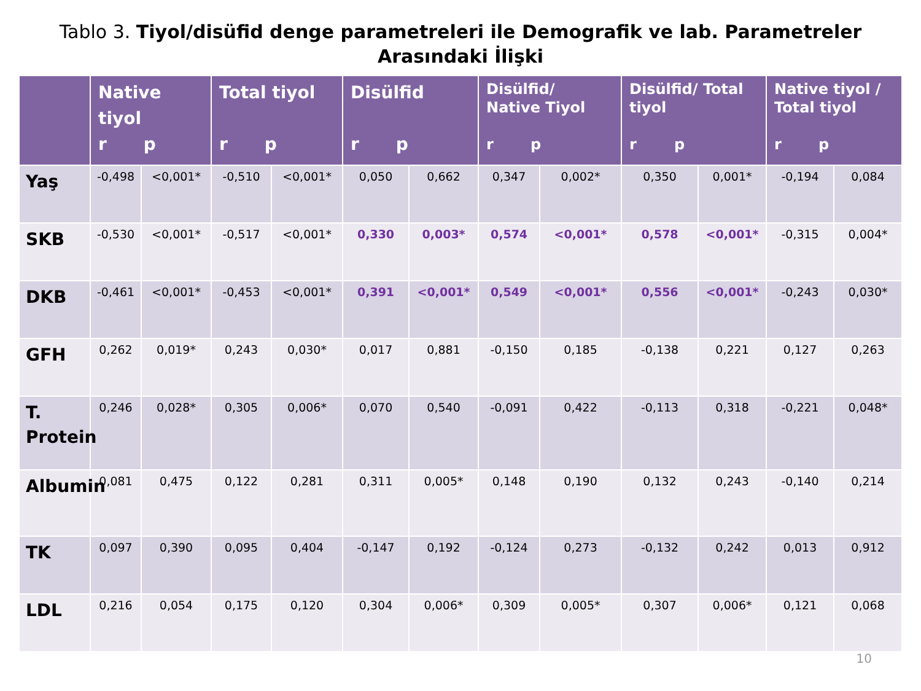Tablo 3. Tiyol/disüfid denge parametreleri ile Demografik ve lab. Parametreler Arasındaki İlişki
| | Native tiyol r p | | Total tiyol r p | | Disülfid r p | | Disülfid/ Native Tiyol r p | | Disülfid/ Total tiyol r p | | Native tiyol / Total tiyol r p | |
| --- | --- | --- | --- | --- | --- | --- | --- | --- | --- | --- | --- | --- |
| Yaş | -0,498 | <0,001* | -0,510 | <0,001* | 0,050 | 0,662 | 0,347 | 0,002* | 0,350 | 0,001* | -0,194 | 0,084 |
| SKB | -0,530 | <0,001* | -0,517 | <0,001* | 0,330 | 0,003* | 0,574 | <0,001* | 0,578 | <0,001* | -0,315 | 0,004* |
| DKB | -0,461 | <0,001* | -0,453 | <0,001* | 0,391 | <0,001* | 0,549 | <0,001* | 0,556 | <0,001* | -0,243 | 0,030* |
| GFH | 0,262 | 0,019* | 0,243 | 0,030* | 0,017 | 0,881 | -0,150 | 0,185 | -0,138 | 0,221 | 0,127 | 0,263 |
| T. Protein | 0,246 | 0,028* | 0,305 | 0,006* | 0,070 | 0,540 | -0,091 | 0,422 | -0,113 | 0,318 | -0,221 | 0,048* |
| Albumin | 0,081 | 0,475 | 0,122 | 0,281 | 0,311 | 0,005* | 0,148 | 0,190 | 0,132 | 0,243 | -0,140 | 0,214 |
| TK | 0,097 | 0,390 | 0,095 | 0,404 | -0,147 | 0,192 | -0,124 | 0,273 | -0,132 | 0,242 | 0,013 | 0,912 |
| LDL | 0,216 | 0,054 | 0,175 | 0,120 | 0,304 | 0,006* | 0,309 | 0,005* | 0,307 | 0,006* | 0,121 | 0,068 |
10